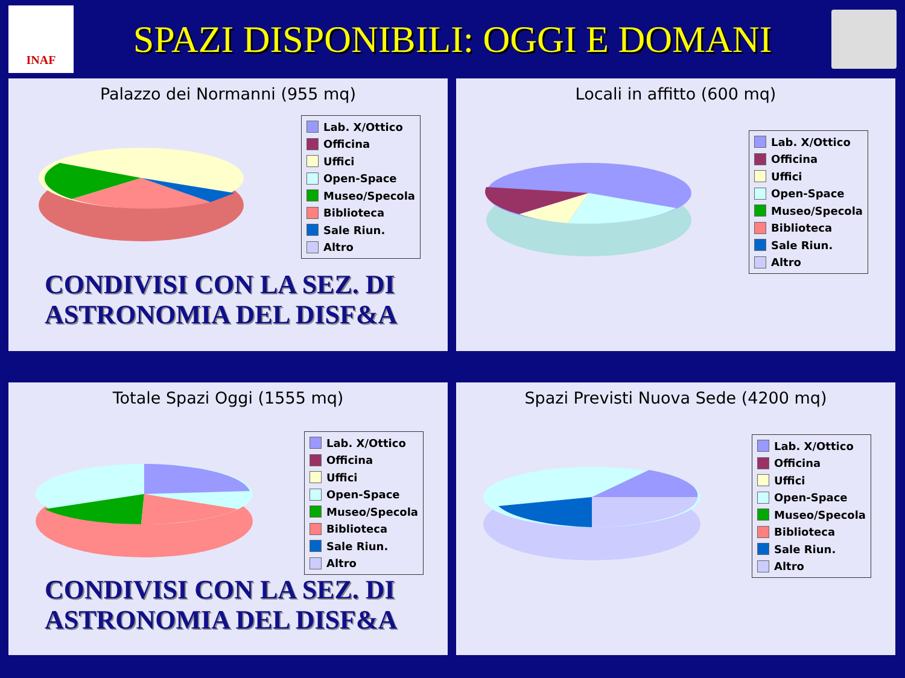INAF
SPAZI DISPONIBILI: OGGI E DOMANI
Palazzo dei Normanni (955 mq)
Lab. X/Ottico
Officina
Uffici
Open-Space
Museo/Specola
Biblioteca
Sale Riun.
Altro
CONDIVISI CON LA SEZ. DI
ASTRONOMIA DEL DISF&A
Locali in affitto (600 mq)
Lab. X/Ottico
Officina
Uffici
Open-Space
Museo/Specola
Biblioteca
Sale Riun.
Altro
Totale Spazi Oggi (1555 mq)
Lab. X/Ottico
Officina
Uffici
Open-Space
Museo/Specola
Biblioteca
Sale Riun.
Altro
CONDIVISI CON LA SEZ. DI
ASTRONOMIA DEL DISF&A
Spazi Previsti Nuova Sede (4200 mq)
Lab. X/Ottico
Officina
Uffici
Open-Space
Museo/Specola
Biblioteca
Sale Riun.
Altro